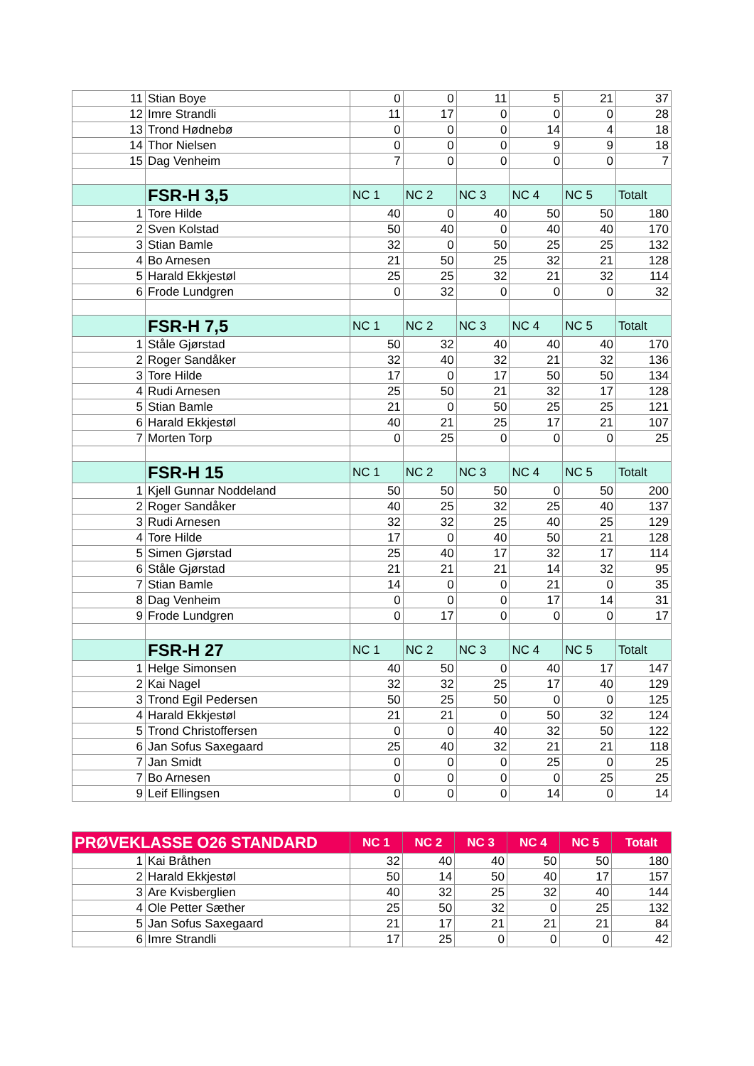| 11 | Stian Boye | 0 | 0 | 11 | 5 | 21 | 37 |
| 12 | Imre Strandli | 11 | 17 | 0 | 0 | 0 | 28 |
| 13 | Trond Hødnebø | 0 | 0 | 0 | 14 | 4 | 18 |
| 14 | Thor Nielsen | 0 | 0 | 0 | 9 | 9 | 18 |
| 15 | Dag Venheim | 7 | 0 | 0 | 0 | 0 | 7 |
| | FSR-H 3,5 | NC 1 | NC 2 | NC 3 | NC 4 | NC 5 | Totalt |
| 1 | Tore Hilde | 40 | 0 | 40 | 50 | 50 | 180 |
| 2 | Sven Kolstad | 50 | 40 | 0 | 40 | 40 | 170 |
| 3 | Stian Bamle | 32 | 0 | 50 | 25 | 25 | 132 |
| 4 | Bo Arnesen | 21 | 50 | 25 | 32 | 21 | 128 |
| 5 | Harald Ekkjestøl | 25 | 25 | 32 | 21 | 32 | 114 |
| 6 | Frode Lundgren | 0 | 32 | 0 | 0 | 0 | 32 |
| | FSR-H 7,5 | NC 1 | NC 2 | NC 3 | NC 4 | NC 5 | Totalt |
| 1 | Ståle Gjørstad | 50 | 32 | 40 | 40 | 40 | 170 |
| 2 | Roger Sandåker | 32 | 40 | 32 | 21 | 32 | 136 |
| 3 | Tore Hilde | 17 | 0 | 17 | 50 | 50 | 134 |
| 4 | Rudi Arnesen | 25 | 50 | 21 | 32 | 17 | 128 |
| 5 | Stian Bamle | 21 | 0 | 50 | 25 | 25 | 121 |
| 6 | Harald Ekkjestøl | 40 | 21 | 25 | 17 | 21 | 107 |
| 7 | Morten Torp | 0 | 25 | 0 | 0 | 0 | 25 |
| | FSR-H 15 | NC 1 | NC 2 | NC 3 | NC 4 | NC 5 | Totalt |
| 1 | Kjell Gunnar Noddeland | 50 | 50 | 50 | 0 | 50 | 200 |
| 2 | Roger Sandåker | 40 | 25 | 32 | 25 | 40 | 137 |
| 3 | Rudi Arnesen | 32 | 32 | 25 | 40 | 25 | 129 |
| 4 | Tore Hilde | 17 | 0 | 40 | 50 | 21 | 128 |
| 5 | Simen Gjørstad | 25 | 40 | 17 | 32 | 17 | 114 |
| 6 | Ståle Gjørstad | 21 | 21 | 21 | 14 | 32 | 95 |
| 7 | Stian Bamle | 14 | 0 | 0 | 21 | 0 | 35 |
| 8 | Dag Venheim | 0 | 0 | 0 | 17 | 14 | 31 |
| 9 | Frode Lundgren | 0 | 17 | 0 | 0 | 0 | 17 |
| | FSR-H 27 | NC 1 | NC 2 | NC 3 | NC 4 | NC 5 | Totalt |
| 1 | Helge Simonsen | 40 | 50 | 0 | 40 | 17 | 147 |
| 2 | Kai Nagel | 32 | 32 | 25 | 17 | 40 | 129 |
| 3 | Trond Egil Pedersen | 50 | 25 | 50 | 0 | 0 | 125 |
| 4 | Harald Ekkjestøl | 21 | 21 | 0 | 50 | 32 | 124 |
| 5 | Trond Christoffersen | 0 | 0 | 40 | 32 | 50 | 122 |
| 6 | Jan Sofus Saxegaard | 25 | 40 | 32 | 21 | 21 | 118 |
| 7 | Jan Smidt | 0 | 0 | 0 | 25 | 0 | 25 |
| 7 | Bo Arnesen | 0 | 0 | 0 | 0 | 25 | 25 |
| 9 | Leif Ellingsen | 0 | 0 | 0 | 14 | 0 | 14 |
| PRØVEKLASSE O26 STANDARD | | NC 1 | NC 2 | NC 3 | NC 4 | NC 5 | Totalt |
| 1 | Kai Bråthen | 32 | 40 | 40 | 50 | 50 | 180 |
| 2 | Harald Ekkjestøl | 50 | 14 | 50 | 40 | 17 | 157 |
| 3 | Are Kvisberglien | 40 | 32 | 25 | 32 | 40 | 144 |
| 4 | Ole Petter Sæther | 25 | 50 | 32 | 0 | 25 | 132 |
| 5 | Jan Sofus Saxegaard | 21 | 17 | 21 | 21 | 21 | 84 |
| 6 | Imre Strandli | 17 | 25 | 0 | 0 | 0 | 42 |